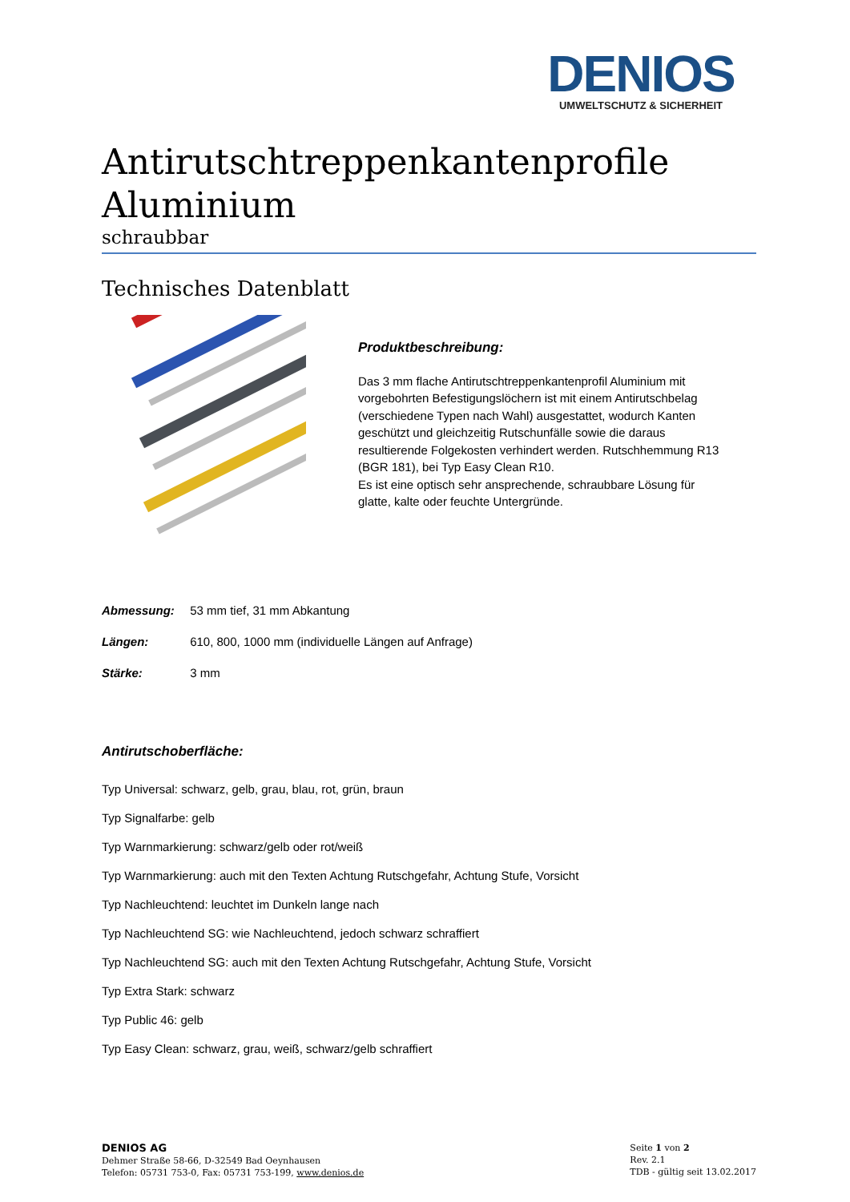DENIOS
UMWELTSCHUTZ & SICHERHEIT
Antirutschtreppenkantenprofile Aluminium
schraubbar
Technisches Datenblatt
Produktbeschreibung:
Das 3 mm flache Antirutschtreppenkantenprofil Aluminium mit vorgebohrten Befestigungslöchern ist mit einem Antirutschbelag (verschiedene Typen nach Wahl) ausgestattet, wodurch Kanten geschützt und gleichzeitig Rutschunfälle sowie die daraus resultierende Folgekosten verhindert werden. Rutschhemmung R13 (BGR 181), bei Typ Easy Clean R10.
Es ist eine optisch sehr ansprechende, schraubbare Lösung für glatte, kalte oder feuchte Untergründe.
Abmessung: 53 mm tief, 31 mm Abkantung
Längen: 610, 800, 1000 mm (individuelle Längen auf Anfrage)
Stärke: 3 mm
Antirutschoberfläche:
Typ Universal: schwarz, gelb, grau, blau, rot, grün, braun
Typ Signalfarbe: gelb
Typ Warnmarkierung: schwarz/gelb oder rot/weiß
Typ Warnmarkierung: auch mit den Texten Achtung Rutschgefahr, Achtung Stufe, Vorsicht
Typ Nachleuchtend: leuchtet im Dunkeln lange nach
Typ Nachleuchtend SG: wie Nachleuchtend, jedoch schwarz schraffiert
Typ Nachleuchtend SG: auch mit den Texten Achtung Rutschgefahr, Achtung Stufe, Vorsicht
Typ Extra Stark: schwarz
Typ Public 46: gelb
Typ Easy Clean: schwarz, grau, weiß, schwarz/gelb schraffiert
DENIOS AG
Dehmer Straße 58-66, D-32549 Bad Oeynhausen
Telefon: 05731 753-0, Fax: 05731 753-199, www.denios.de
Seite 1 von 2
Rev. 2.1
TDB - gültig seit 13.02.2017